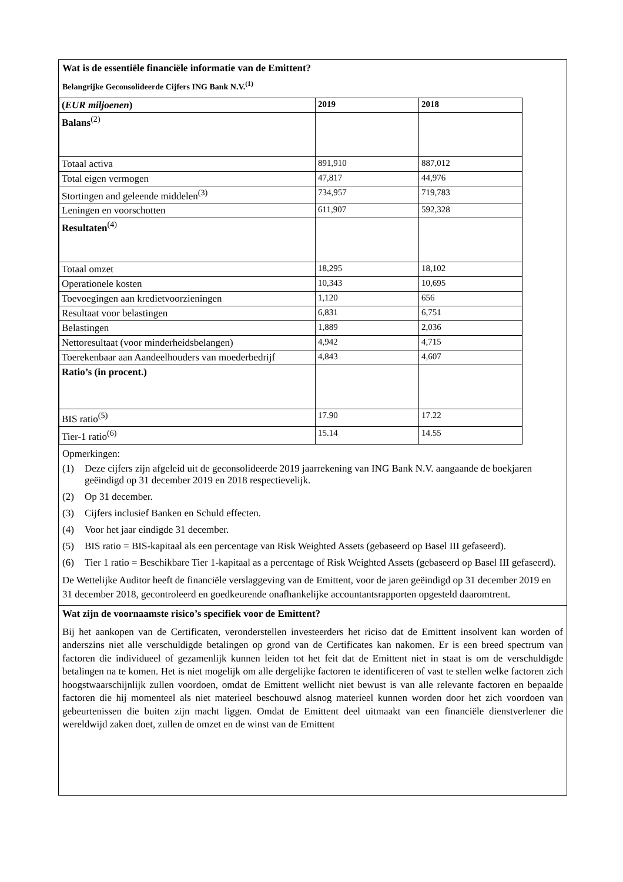Wat is de essentiële financiële informatie van de Emittent?
Belangrijke Geconsolideerde Cijfers ING Bank N.V.<sup>(1)</sup>
| ( EUR miljoenen ) | 2019 | 2018 |
| Balans<sup>(2)</sup> | | |
| Totaal activa | 891,910 | 887,012 |
| Total eigen vermogen | 47,817 | 44,976 |
| Stortingen and geleende middelen<sup>(3)</sup> | 734,957 | 719,783 |
| Leningen en voorschotten | 611,907 | 592,328 |
| Resultaten<sup>(4)</sup> | | |
| Totaal omzet | 18,295 | 18,102 |
| Operationele kosten | 10,343 | 10,695 |
| Toevoegingen aan kredietvoorzieningen | 1,120 | 656 |
| Resultaat voor belastingen | 6,831 | 6,751 |
| Belastingen | 1,889 | 2,036 |
| Nettoresultaat (voor minderheidsbelangen) | 4,942 | 4,715 |
| Toerekenbaar aan Aandeelhouders van moederbedrijf | 4,843 | 4,607 |
| Ratio’s (in procent.) | | |
| BIS ratio<sup>(5)</sup> | 17.90 | 17.22 |
| Tier-1 ratio<sup>(6)</sup> | 15.14 | 14.55 |
Opmerkingen:
(1) Deze cijfers zijn afgeleid uit de geconsolideerde 2019 jaarrekening van ING Bank N.V. aangaande de boekjaren geëindigd op 31 december 2019 en 2018 respectievelijk.
(2) Op 31 december.
(3) Cijfers inclusief Banken en Schuld effecten.
(4) Voor het jaar eindigde 31 december.
(5) BIS ratio = BIS-kapitaal als een percentage van Risk Weighted Assets (gebaseerd op Basel III gefaseerd).
(6) Tier 1 ratio = Beschikbare Tier 1-kapitaal as a percentage of Risk Weighted Assets (gebaseerd op Basel III gefaseerd).
De Wettelijke Auditor heeft de financiële verslaggeving van de Emittent, voor de jaren geëindigd op 31 december 2019 en 31 december 2018, gecontroleerd en goedkeurende onafhankelijke accountantsrapporten opgesteld daaromtrent.
Wat zijn de voornaamste risico’s specifiek voor de Emittent?
Bij het aankopen van de Certificaten, veronderstellen investeerders het riciso dat de Emittent insolvent kan worden of anderszins niet alle verschuldigde betalingen op grond van de Certificates kan nakomen. Er is een breed spectrum van factoren die individueel of gezamenlijk kunnen leiden tot het feit dat de Emittent niet in staat is om de verschuldigde betalingen na te komen. Het is niet mogelijk om alle dergelijke factoren te identificeren of vast te stellen welke factoren zich hoogstwaarschijnlijk zullen voordoen, omdat de Emittent wellicht niet bewust is van alle relevante factoren en bepaalde factoren die hij momenteel als niet materieel beschouwd alsnog materieel kunnen worden door het zich voordoen van gebeurtenissen die buiten zijn macht liggen. Omdat de Emittent deel uitmaakt van een financiële dienstverlener die wereldwijd zaken doet, zullen de omzet en de winst van de Emittent